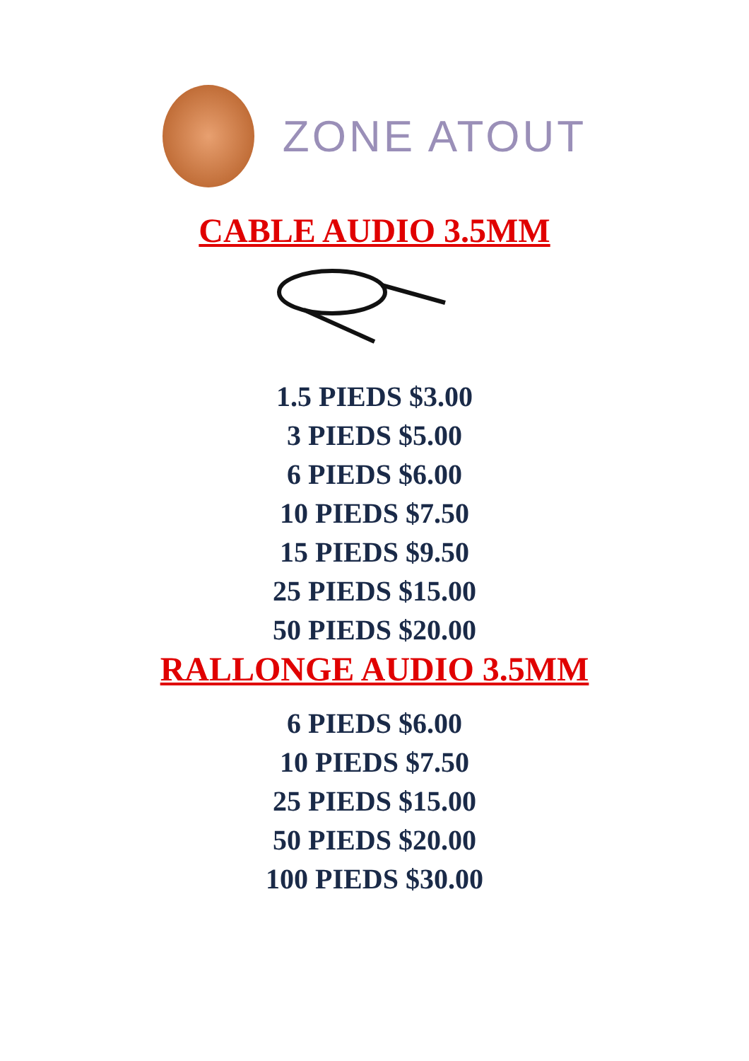ZONE ATOUT
CABLE AUDIO 3.5MM
1.5 PIEDS $3.00
3 PIEDS $5.00
6 PIEDS $6.00
10 PIEDS $7.50
15 PIEDS $9.50
25 PIEDS $15.00
50 PIEDS $20.00
RALLONGE AUDIO 3.5MM
6 PIEDS $6.00
10 PIEDS $7.50
25 PIEDS $15.00
50 PIEDS $20.00
100 PIEDS $30.00